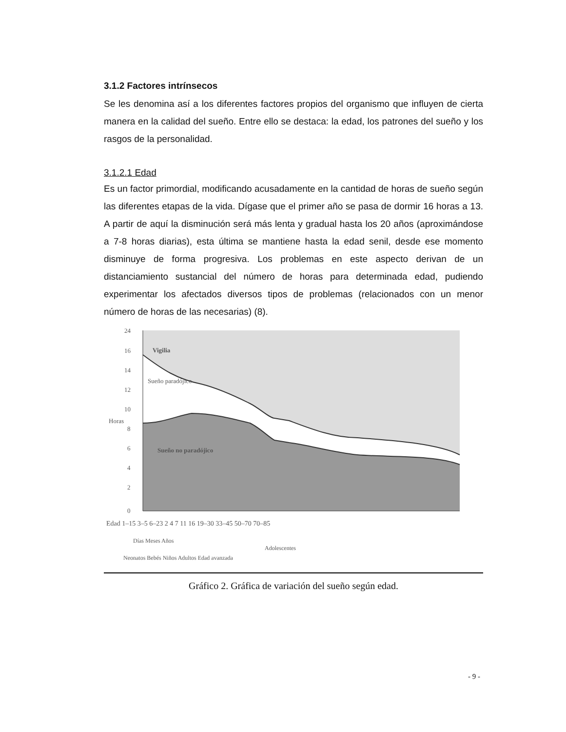3.1.2 Factores intrínsecos
Se les denomina así a los diferentes factores propios del organismo que influyen de cierta manera en la calidad del sueño. Entre ello se destaca: la edad, los patrones del sueño y los rasgos de la personalidad.
3.1.2.1 Edad
Es un factor primordial, modificando acusadamente en la cantidad de horas de sueño según las diferentes etapas de la vida. Dígase que el primer año se pasa de dormir 16 horas a 13. A partir de aquí la disminución será más lenta y gradual hasta los 20 años (aproximándose a 7-8 horas diarias), esta última se mantiene hasta la edad senil, desde ese momento disminuye de forma progresiva. Los problemas en este aspecto derivan de un distanciamiento sustancial del número de horas para determinada edad, pudiendo experimentar los afectados diversos tipos de problemas (relacionados con un menor número de horas de las necesarias) (8).
24
16
14
12
10
8
6
4
2
0
Horas
Vigilia
Sueño paradójico
Sueño no paradójico
Edad 1–15 3–5 6–23 2 4 7 11 16 19–30 33–45 50–70 70–85
Días Meses Años
Adolescentes
Neonatos Bebés Niños Adultos Edad avanzada
Gráfico 2. Gráfica de variación del sueño según edad.
- 9 -